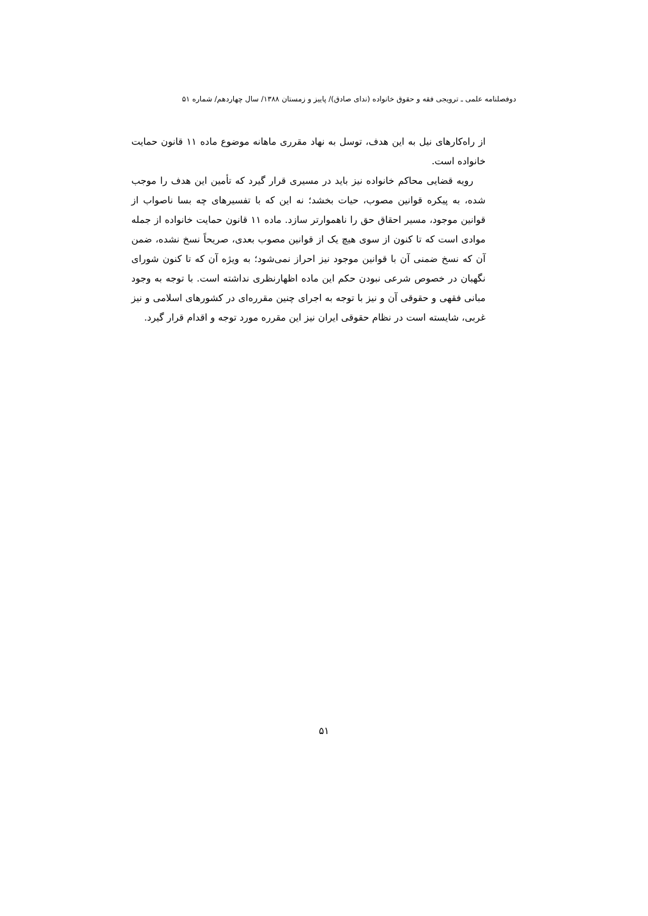دوفصلنامه علمی ـ ترویجی فقه و حقوق خانواده (ندای صادق)/ پاییز و زمستان ۱۳۸۸/ سال چهاردهم/ شماره ۵۱
از راه‌کارهای نیل به این هدف، توسل به نهاد مقرری ماهانه موضوع ماده ۱۱ قانون حمایت خانواده است.
رویه قضایی محاکم خانواده نیز باید در مسیری قرار گیرد که تأمین این هدف را موجب شده، به پیکره قوانین مصوب، حیات بخشد؛ نه این که با تفسیرهای چه بسا ناصواب از قوانین موجود، مسیر احقاق حق را ناهموارتر سازد. ماده ۱۱ قانون حمایت خانواده از جمله موادی است که تا کنون از سوی هیچ یک از قوانین مصوب بعدی، صریحاً نسخ نشده، ضمن آن که نسخ ضمنی آن با قوانین موجود نیز احراز نمی‌شود؛ به ویژه آن که تا کنون شورای نگهبان در خصوص شرعی نبودن حکم این ماده اظهارنظری نداشته است. با توجه به وجود مبانی فقهی و حقوقی آن و نیز با توجه به اجرای چنین مقرره‌ای در کشورهای اسلامی و نیز غربی، شایسته است در نظام حقوقی ایران نیز این مقرره مورد توجه و اقدام قرار گیرد.
۵۱